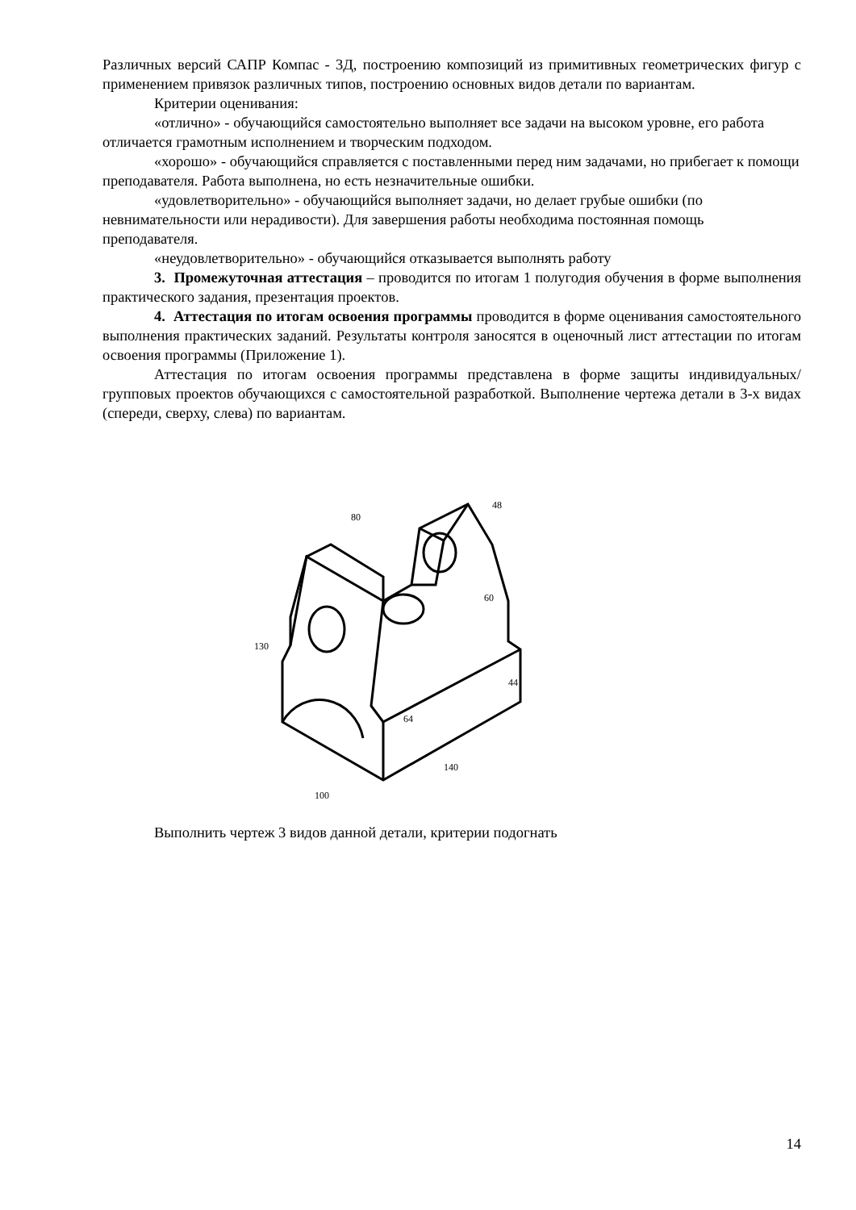Различных версий САПР Компас - 3Д, построению композиций из примитивных геометрических фигур с применением привязок различных типов, построению основных видов детали по вариантам.
Критерии оценивания:
«отлично» - обучающийся самостоятельно выполняет все задачи на высоком уровне, его работа отличается грамотным исполнением и творческим подходом.
«хорошо» - обучающийся справляется с поставленными перед ним задачами, но прибегает к помощи преподавателя. Работа выполнена, но есть незначительные ошибки.
«удовлетворительно» - обучающийся выполняет задачи, но делает грубые ошибки (по невнимательности или нерадивости). Для завершения работы необходима постоянная помощь преподавателя.
«неудовлетворительно» - обучающийся отказывается выполнять работу
3. Промежуточная аттестация – проводится по итогам 1 полугодия обучения в форме выполнения практического задания, презентация проектов.
4. Аттестация по итогам освоения программы проводится в форме оценивания самостоятельного выполнения практических заданий. Результаты контроля заносятся в оценочный лист аттестации по итогам освоения программы (Приложение 1).
Аттестация по итогам освоения программы представлена в форме защиты индивидуальных/групповых проектов обучающихся с самостоятельной разработкой. Выполнение чертежа детали в 3-х видах (спереди, сверху, слева) по вариантам.
44
140
100
130
80
48
60
64
Выполнить чертеж 3 видов данной детали, критерии подогнать
14